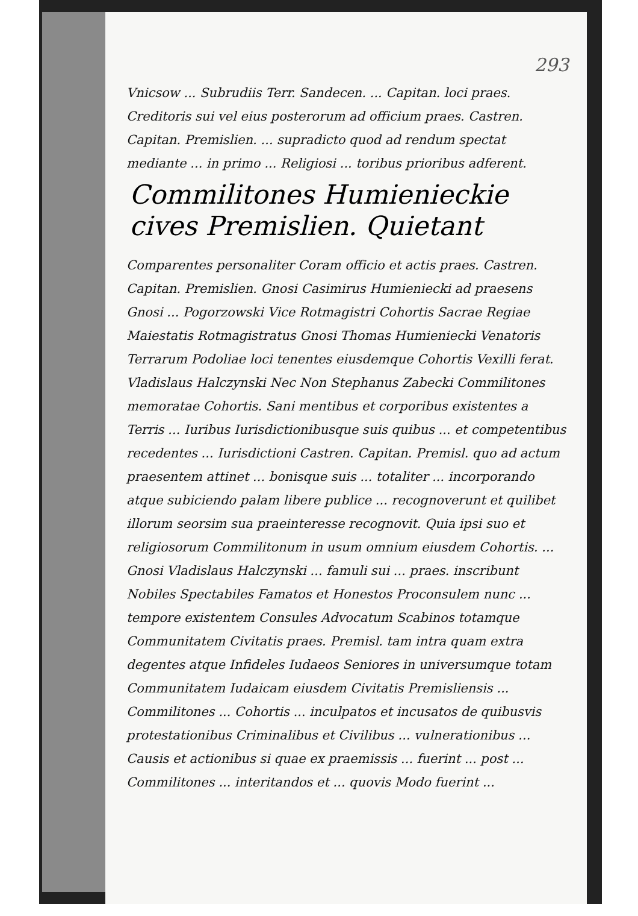293
Vnicsow ... Subrudiis Terr. Sandecen. ... Capitan. loci praes. Creditoris sui vel eius posterorum ad officium praes. Castren. Capitan. Premislien. ... supradicto quod ad rendum spectat mediante ... in primo ... Religiosi ... toribus prioribus adferent.
Commilitones Humienieckie cives Premislien. Quietant
Comparentes personaliter Coram officio et actis praes. Castren. Capitan. Premislien. Gnosi Casimirus Humieniecki ad praesens Gnosi ... Pogorzowski Vice Rotmagistri Cohortis Sacrae Regiae Maiestatis Rotmagistratus Gnosi Thomas Humieniecki Venatoris Terrarum Podoliae loci tenentes eiusdemque Cohortis Vexilli ferat. Vladislaus Halczynski Nec Non Stephanus Zabecki Commilitones memoratae Cohortis. Sani mentibus et corporibus existentes a Terris ... Iuribus Iurisdictionibusque suis quibus ... et competentibus recedentes ... Iurisdictioni Castren. Capitan. Premisl. quo ad actum praesentem attinet ... bonisque suis ... totaliter ... incorporando atque subiciendo palam libere publice ... recognoverunt et quilibet illorum seorsim sua praeinteresse recognovit. Quia ipsi suo et religiosorum Commilitonum in usum omnium eiusdem Cohortis. ... Gnosi Vladislaus Halczynski ... famuli sui ... praes. inscribunt Nobiles Spectabiles Famatos et Honestos Proconsulem nunc ... tempore existentem Consules Advocatum Scabinos totamque Communitatem Civitatis praes. Premisl. tam intra quam extra degentes atque Infideles Iudaeos Seniores in universumque totam Communitatem Iudaicam eiusdem Civitatis Premisliensis ... Commilitones ... Cohortis ... inculpatos et incusatos de quibusvis protestationibus Criminalibus et Civilibus ... vulnerationibus ... Causis et actionibus si quae ex praemissis ... fuerint ... post ... Commilitones ... interitandos et ... quovis Modo fuerint ...